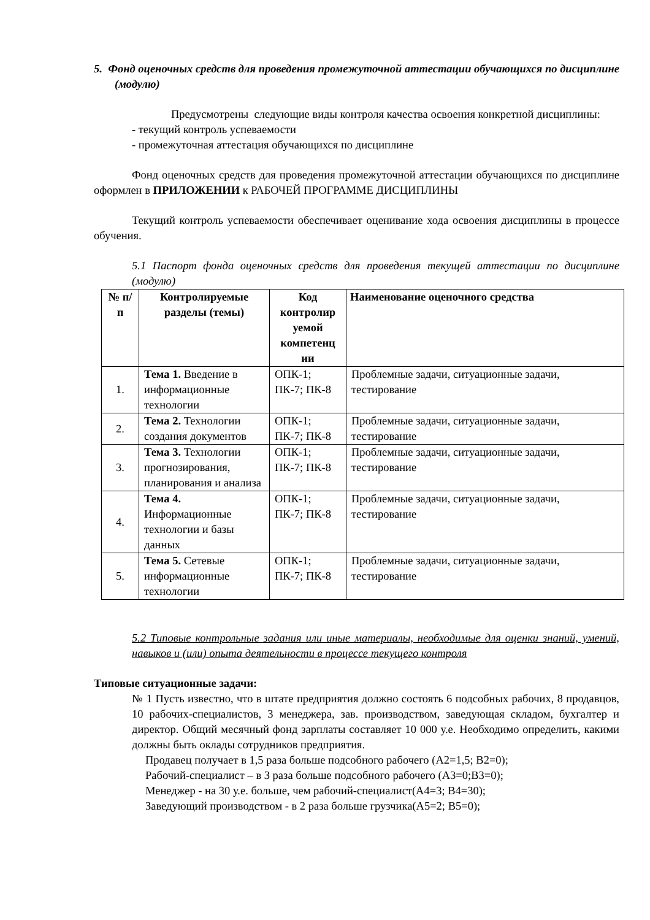5. Фонд оценочных средств для проведения промежуточной аттестации обучающихся по дисциплине (модулю)
Предусмотрены следующие виды контроля качества освоения конкретной дисциплины:
- текущий контроль успеваемости
- промежуточная аттестация обучающихся по дисциплине
Фонд оценочных средств для проведения промежуточной аттестации обучающихся по дисциплине оформлен в ПРИЛОЖЕНИИ к РАБОЧЕЙ ПРОГРАММЕ ДИСЦИПЛИНЫ
Текущий контроль успеваемости обеспечивает оценивание хода освоения дисциплины в процессе обучения.
5.1 Паспорт фонда оценочных средств для проведения текущей аттестации по дисциплине (модулю)
| № п/п | Контролируемые разделы (темы) | Код контролир уемой компетенц ии | Наименование оценочного средства |
| --- | --- | --- | --- |
| 1. | Тема 1. Введение в информационные технологии | ОПК-1; ПК-7; ПК-8 | Проблемные задачи, ситуационные задачи, тестирование |
| 2. | Тема 2. Технологии создания документов | ОПК-1; ПК-7; ПК-8 | Проблемные задачи, ситуационные задачи, тестирование |
| 3. | Тема 3. Технологии прогнозирования, планирования и анализа | ОПК-1; ПК-7; ПК-8 | Проблемные задачи, ситуационные задачи, тестирование |
| 4. | Тема 4. Информационные технологии и базы данных | ОПК-1; ПК-7; ПК-8 | Проблемные задачи, ситуационные задачи, тестирование |
| 5. | Тема 5. Сетевые информационные технологии | ОПК-1; ПК-7; ПК-8 | Проблемные задачи, ситуационные задачи, тестирование |
5.2 Типовые контрольные задания или иные материалы, необходимые для оценки знаний, умений, навыков и (или) опыта деятельности в процессе текущего контроля
Типовые ситуационные задачи:
№ 1 Пусть известно, что в штате предприятия должно состоять 6 подсобных рабочих, 8 продавцов, 10 рабочих-специалистов, 3 менеджера, зав. производством, заведующая складом, бухгалтер и директор. Общий месячный фонд зарплаты составляет 10 000 у.е. Необходимо определить, какими должны быть оклады сотрудников предприятия.
Продавец получает в 1,5 раза больше подсобного рабочего (A2=1,5; B2=0);
Рабочий-специалист – в 3 раза больше подсобного рабочего (A3=0;B3=0);
Менеджер - на 30 у.е. больше, чем рабочий-специалист(A4=3; B4=30);
Заведующий производством - в 2 раза больше грузчика(A5=2; B5=0);